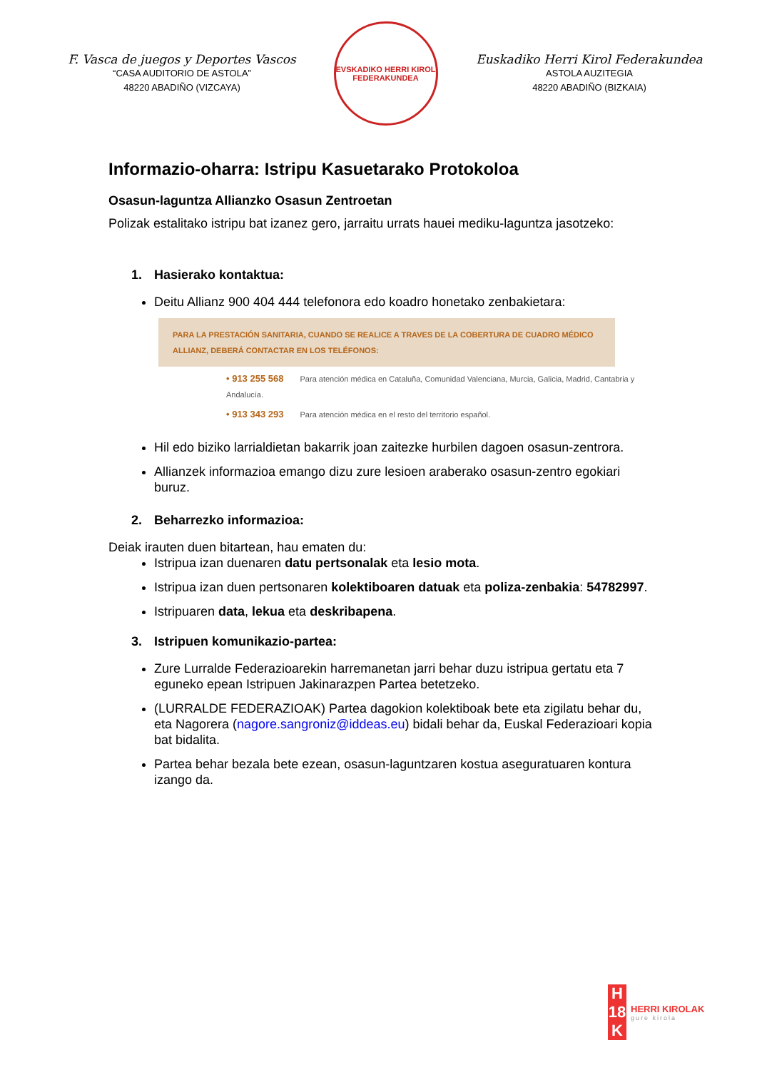F. Vasca de juegos y Deportes Vascos
“CASA AUDITORIO DE ASTOLA”
48220 ABADIÑO (VIZCAYA)
EVSKADIKO HERRI KIROL FEDERAKUNDEA
Euskadiko Herri Kirol Federakundea
ASTOLA AUZITEGIA
48220 ABADIÑO (BIZKAIA)
Informazio-oharra: Istripu Kasuetarako Protokoloa
Osasun-laguntza Allianzko Osasun Zentroetan
Polizak estalitako istripu bat izanez gero, jarraitu urrats hauei mediku-laguntza jasotzeko:
1. Hasierako kontaktua:
Deitu Allianz 900 404 444 telefonora edo koadro honetako zenbakietara:
PARA LA PRESTACIÓN SANITARIA, CUANDO SE REALICE A TRAVES DE LA COBERTURA DE CUADRO MÉDICO ALLIANZ, DEBERÁ CONTACTAR EN LOS TELÉFONOS:
• 913 255 568 Para atención médica en Cataluña, Comunidad Valenciana, Murcia, Galicia, Madrid, Cantabria y Andalucía.
• 913 343 293 Para atención médica en el resto del territorio español.
Hil edo biziko larrialdietan bakarrik joan zaitezke hurbilen dagoen osasun-zentrora.
Allianzek informazioa emango dizu zure lesioen araberako osasun-zentro egokiari buruz.
2. Beharrezko informazioa:
Deiak irauten duen bitartean, hau ematen du:
Istripua izan duenaren datu pertsonalak eta lesio mota.
Istripua izan duen pertsonaren kolektiboaren datuak eta poliza-zenbakia: 54782997.
Istripuaren data, lekua eta deskribapena.
3. Istripuen komunikazio-partea:
Zure Lurralde Federazioarekin harremanetan jarri behar duzu istripua gertatu eta 7 eguneko epean Istripuen Jakinarazpen Partea betetzeko.
(LURRALDE FEDERAZIOAK) Partea dagokion kolektiboak bete eta zigilatu behar du, eta Nagorera (nagore.sangroniz@iddeas.eu) bidali behar da, Euskal Federazioari kopia bat bidalita.
Partea behar bezala bete ezean, osasun-laguntzaren kostua aseguratuaren kontura izango da.
H
18
K
HERRI KIROLAK
gure kirola